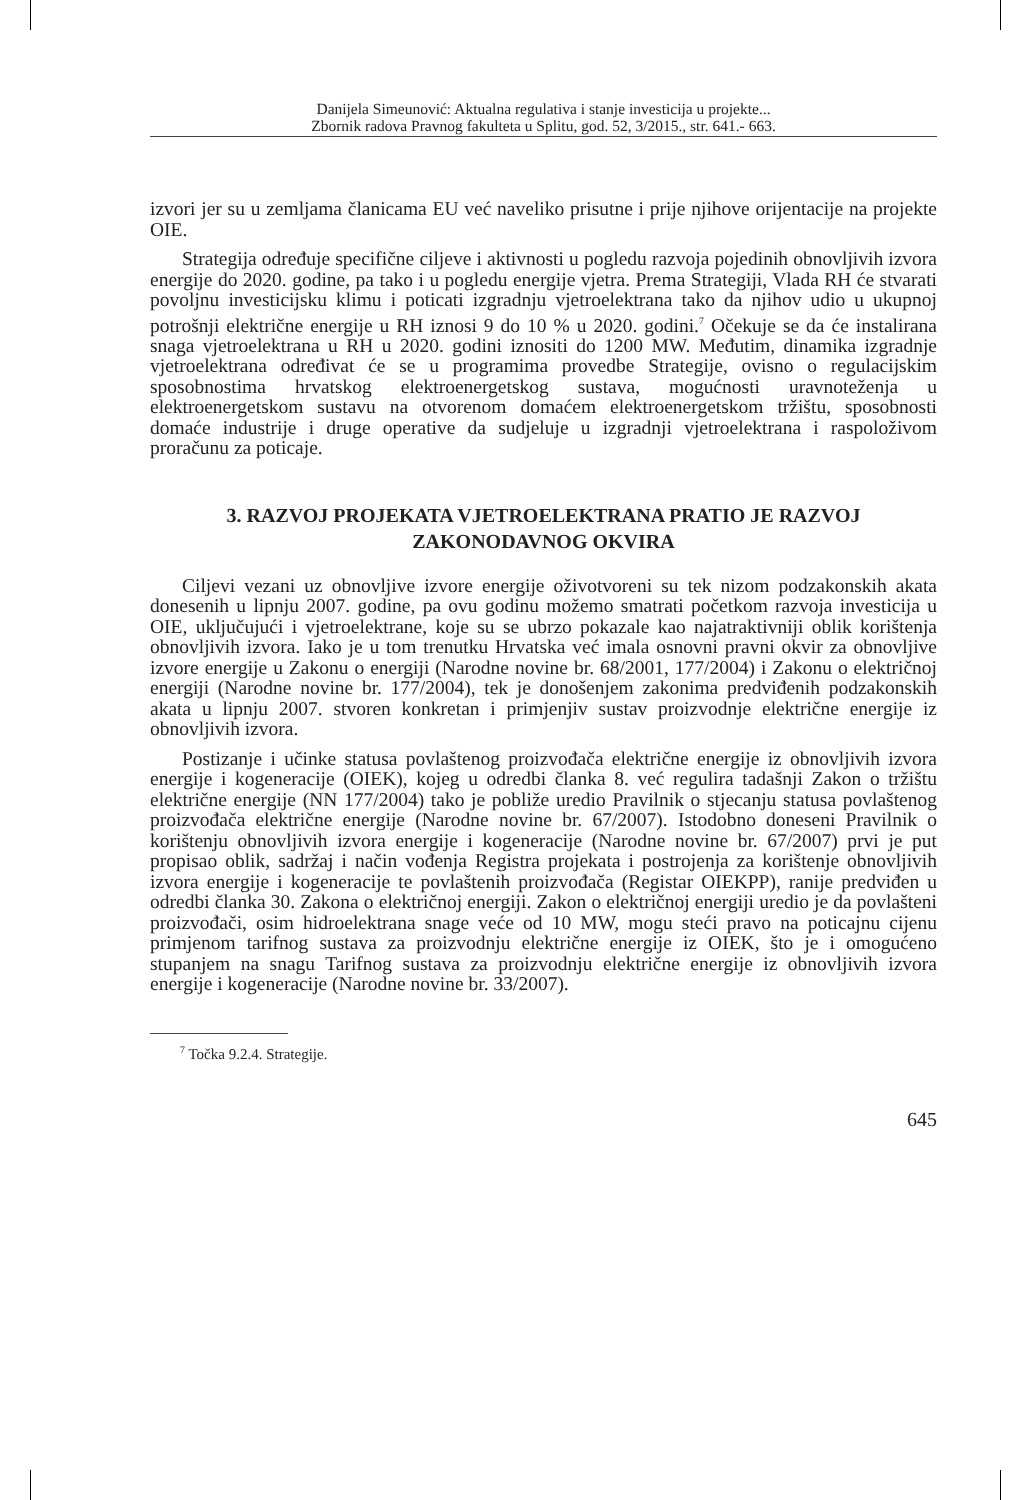Danijela Simeunović: Aktualna regulativa i stanje investicija u projekte...
Zbornik radova Pravnog fakulteta u Splitu, god. 52, 3/2015., str. 641.- 663.
izvori jer su u zemljama članicama EU već naveliko prisutne i prije njihove orijentacije na projekte OIE.
Strategija određuje specifične ciljeve i aktivnosti u pogledu razvoja pojedinih obnovljivih izvora energije do 2020. godine, pa tako i u pogledu energije vjetra. Prema Strategiji, Vlada RH će stvarati povoljnu investicijsku klimu i poticati izgradnju vjetroelektrana tako da njihov udio u ukupnoj potrošnji električne energije u RH iznosi 9 do 10 % u 2020. godini.<sup>7</sup> Očekuje se da će instalirana snaga vjetroelektrana u RH u 2020. godini iznositi do 1200 MW. Međutim, dinamika izgradnje vjetroelektrana određivat će se u programima provedbe Strategije, ovisno o regulacijskim sposobnostima hrvatskog elektroenergetskog sustava, mogućnosti uravnoteženja u elektroenergetskom sustavu na otvorenom domaćem elektroenergetskom tržištu, sposobnosti domaće industrije i druge operative da sudjeluje u izgradnji vjetroelektrana i raspoloživom proračunu za poticaje.
3. RAZVOJ PROJEKATA VJETROELEKTRANA PRATIO JE RAZVOJ ZAKONODAVNOG OKVIRA
Ciljevi vezani uz obnovljive izvore energije oživotvoreni su tek nizom podzakonskih akata donesenih u lipnju 2007. godine, pa ovu godinu možemo smatrati početkom razvoja investicija u OIE, uključujući i vjetroelektrane, koje su se ubrzo pokazale kao najatraktivniji oblik korištenja obnovljivih izvora. Iako je u tom trenutku Hrvatska već imala osnovni pravni okvir za obnovljive izvore energije u Zakonu o energiji (Narodne novine br. 68/2001, 177/2004) i Zakonu o električnoj energiji (Narodne novine br. 177/2004), tek je donošenjem zakonima predviđenih podzakonskih akata u lipnju 2007. stvoren konkretan i primjenjiv sustav proizvodnje električne energije iz obnovljivih izvora.
Postizanje i učinke statusa povlaštenog proizvođača električne energije iz obnovljivih izvora energije i kogeneracije (OIEK), kojeg u odredbi članka 8. već regulira tadašnji Zakon o tržištu električne energije (NN 177/2004) tako je pobliže uredio Pravilnik o stjecanju statusa povlaštenog proizvođača električne energije (Narodne novine br. 67/2007). Istodobno doneseni Pravilnik o korištenju obnovljivih izvora energije i kogeneracije (Narodne novine br. 67/2007) prvi je put propisao oblik, sadržaj i način vođenja Registra projekata i postrojenja za korištenje obnovljivih izvora energije i kogeneracije te povlaštenih proizvođača (Registar OIEKPP), ranije predviđen u odredbi članka 30. Zakona o električnoj energiji. Zakon o električnoj energiji uredio je da povlašteni proizvođači, osim hidroelektrana snage veće od 10 MW, mogu steći pravo na poticajnu cijenu primjenom tarifnog sustava za proizvodnju električne energije iz OIEK, što je i omogućeno stupanjem na snagu Tarifnog sustava za proizvodnju električne energije iz obnovljivih izvora energije i kogeneracije (Narodne novine br. 33/2007).
<sup>7</sup> Točka 9.2.4. Strategije.
645